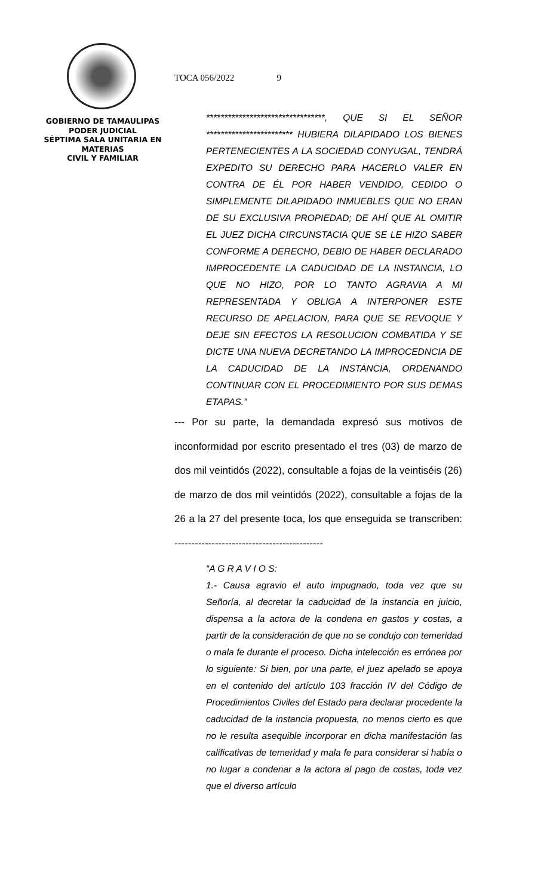TOCA 056/2022 9
GOBIERNO DE TAMAULIPAS
PODER JUDICIAL
SÉPTIMA SALA UNITARIA EN MATERIAS
CIVIL Y FAMILIAR
*********************************, QUE SI EL SEÑOR ************************ HUBIERA DILAPIDADO LOS BIENES PERTENECIENTES A LA SOCIEDAD CONYUGAL, TENDRÁ EXPEDITO SU DERECHO PARA HACERLO VALER EN CONTRA DE ÉL POR HABER VENDIDO, CEDIDO O SIMPLEMENTE DILAPIDADO INMUEBLES QUE NO ERAN DE SU EXCLUSIVA PROPIEDAD; DE AHÍ QUE AL OMITIR EL JUEZ DICHA CIRCUNSTACIA QUE SE LE HIZO SABER CONFORME A DERECHO, DEBIO DE HABER DECLARADO IMPROCEDENTE LA CADUCIDAD DE LA INSTANCIA, LO QUE NO HIZO, POR LO TANTO AGRAVIA A MI REPRESENTADA Y OBLIGA A INTERPONER ESTE RECURSO DE APELACION, PARA QUE SE REVOQUE Y DEJE SIN EFECTOS LA RESOLUCION COMBATIDA Y SE DICTE UNA NUEVA DECRETANDO LA IMPROCEDNCIA DE LA CADUCIDAD DE LA INSTANCIA, ORDENANDO CONTINUAR CON EL PROCEDIMIENTO POR SUS DEMAS ETAPAS.”
--- Por su parte, la demandada expresó sus motivos de inconformidad por escrito presentado el tres (03) de marzo de dos mil veintidós (2022), consultable a fojas de la veintiséis (26) de marzo de dos mil veintidós (2022), consultable a fojas de la 26 a la 27 del presente toca, los que enseguida se transcriben: --------------------------------------------
“A G R A V I O S:
1.- Causa agravio el auto impugnado, toda vez que su Señoría, al decretar la caducidad de la instancia en juicio, dispensa a la actora de la condena en gastos y costas, a partir de la consideración de que no se condujo con temeridad o mala fe durante el proceso. Dicha intelección es errónea por lo siguiente: Si bien, por una parte, el juez apelado se apoya en el contenido del artículo 103 fracción IV del Código de Procedimientos Civiles del Estado para declarar procedente la caducidad de la instancia propuesta, no menos cierto es que no le resulta asequible incorporar en dicha manifestación las calificativas de temeridad y mala fe para considerar si había o no lugar a condenar a la actora al pago de costas, toda vez que el diverso artículo